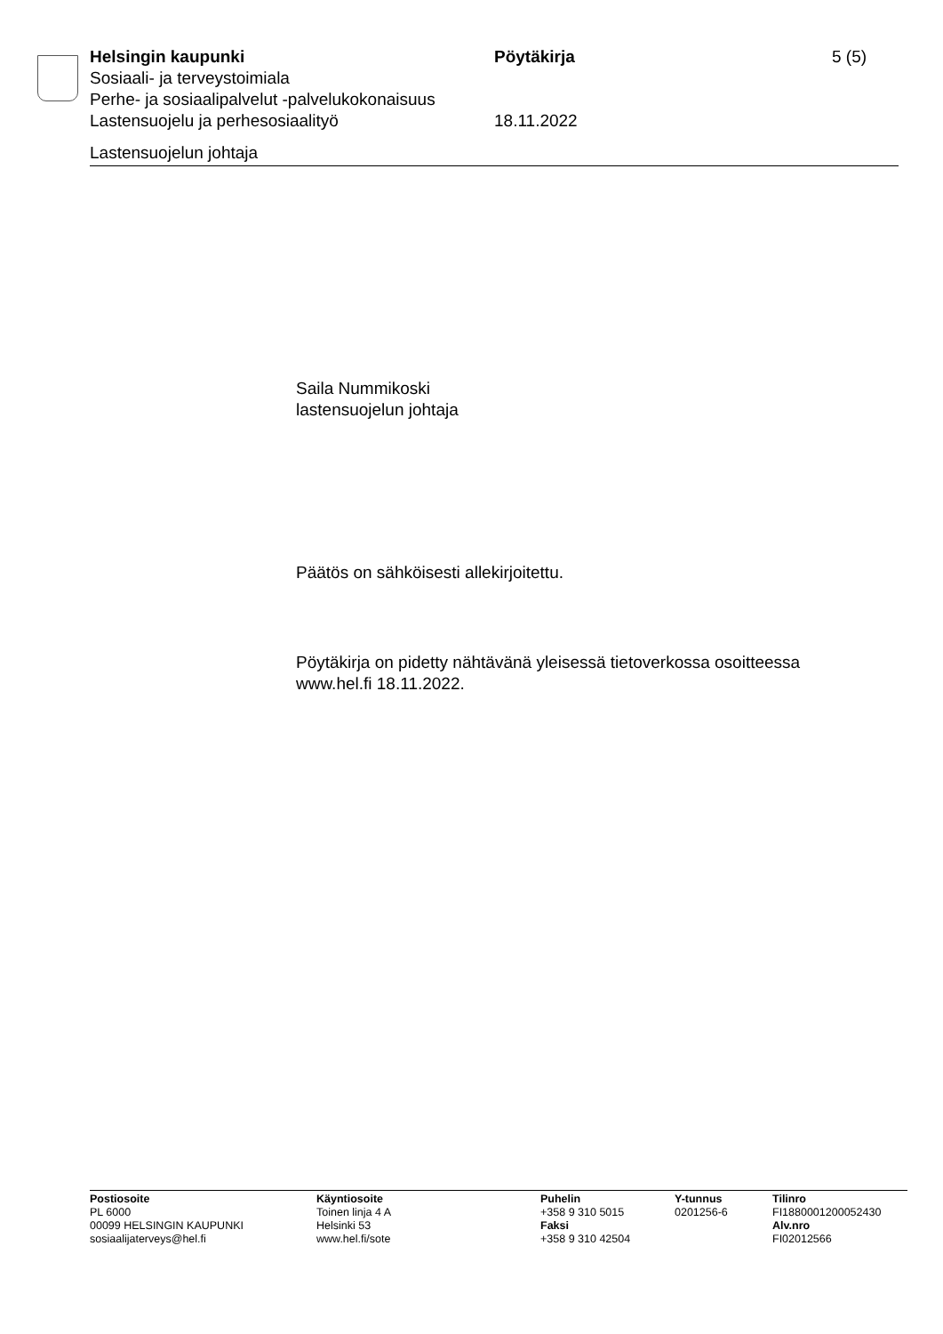Helsingin kaupunki Pöytäkirja 5 (5)
Sosiaali- ja terveystoimiala
Perhe- ja sosiaalipalvelut -palvelukokonaisuus
Lastensuojelu ja perhesosiaalityö 18.11.2022
Lastensuojelun johtaja
Saila Nummikoski
lastensuojelun johtaja
Päätös on sähköisesti allekirjoitettu.
Pöytäkirja on pidetty nähtävänä yleisessä tietoverkossa osoitteessa
www.hel.fi 18.11.2022.
Postiosoite
PL 6000
00099 HELSINGIN KAUPUNKI
sosiaalijaterveys@hel.fi
Käyntiosoite
Toinen linja 4 A
Helsinki 53
www.hel.fi/sote
Puhelin
+358 9 310 5015
Faksi
+358 9 310 42504
Y-tunnus
0201256-6
Tilinro
FI1880001200052430
Alv.nro
FI02012566